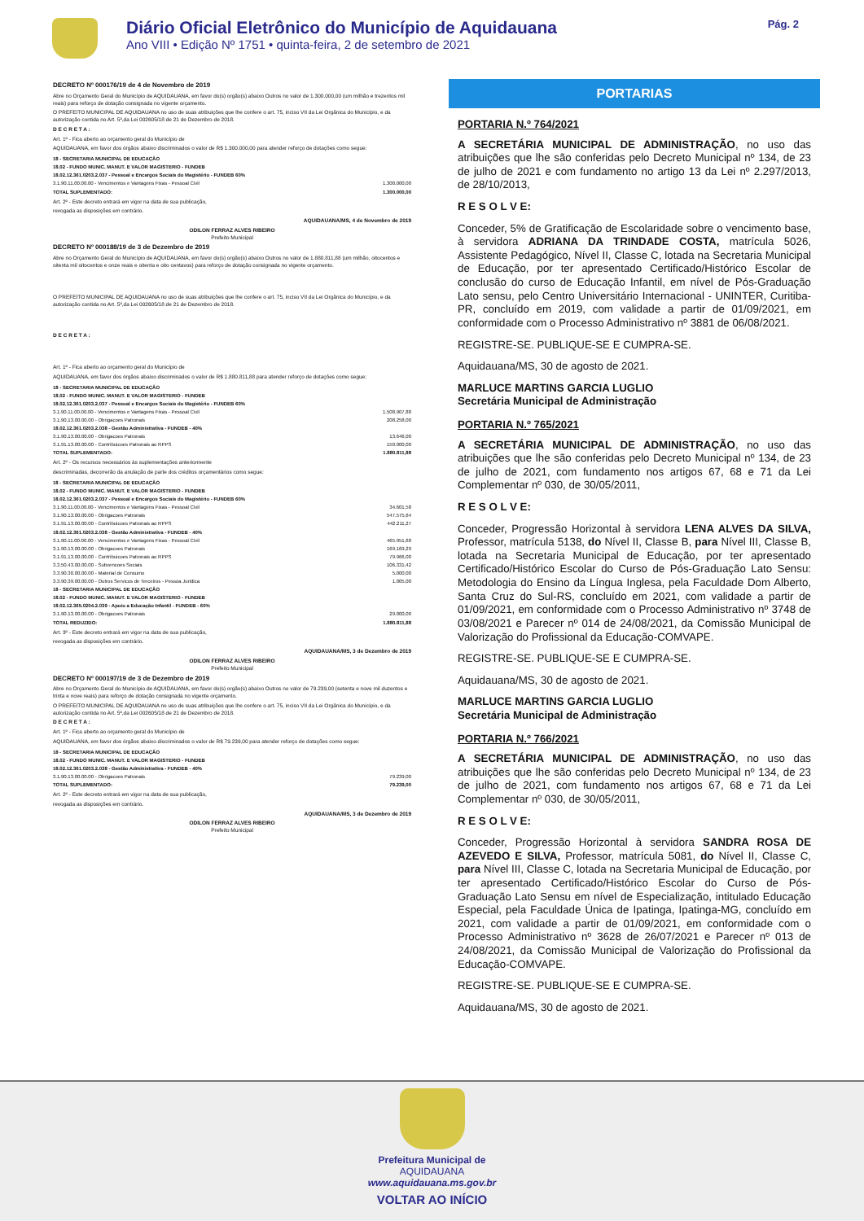Diário Oficial Eletrônico do Município de Aquidauana
Ano VIII • Edição Nº 1751 • quinta-feira, 2 de setembro de 2021
Pág. 2
DECRETO Nº 000176/19 de 4 de Novembro de 2019
Abre no Orçamento Geral do Município de AQUIDAUANA, em favor do(s) orgão(s) abaixo Outros no valor de 1.300.000,00 (um milhão e trezentos mil reais) para reforço de dotação consignada no vigente orçamento.
O PREFEITO MUNICIPAL DE AQUIDAUANA no uso de suas atribuições que lhe confere o art. 75, inciso VII da Lei Orgânica do Município, e da autorização contida no Art. 5º,da Lei 002605/18 de 21 de Dezembro de 2018.
D E C R E T A :
Art. 1º - Fica aberto ao orçamento geral do Município de
AQUIDAUANA, em favor dos órgãos abaixo discriminados o valor de R$ 1.300.000,00 para atender reforço de dotações como segue:
| 18 - SECRETARIA MUNICIPAL DE EDUCAÇÃO | |
| 18.02 - FUNDO MUNIC. MANUT. E VALOR MAGISTERIO - FUNDEB | |
| 18.02.12.361.0203.2.037 - Pessoal e Encargos Sociais do Magistério - FUNDEB 60% | |
| 3.1.90.11.00.00.00 - Vencimentos e Vantagens Fixas - Pessoal Civil | 1.300.000,00 |
| TOTAL SUPLEMENTADO: | 1.300.000,00 |
Art. 2º - Este decreto entrará em vigor na data de sua publicação,
revogada as disposições em contrário.
AQUIDAUANA/MS, 4 de Novembro de 2019
ODILON FERRAZ ALVES RIBEIRO
Prefeito Municipal
DECRETO Nº 000188/19 de 3 de Dezembro de 2019
Abre no Orçamento Geral do Município de AQUIDAUANA, em favor do(s) orgão(s) abaixo Outros no valor de 1.880.811,88 (um milhão, oitocentos e oitenta mil oitocentos e onze reais e oitenta e oito centavos) para reforço de dotação consignada no vigente orçamento.
O PREFEITO MUNICIPAL DE AQUIDAUANA no uso de suas atribuições que lhe confere o art. 75, inciso VII da Lei Orgânica do Município, e da autorização contida no Art. 5º,da Lei 002605/18 de 21 de Dezembro de 2018.
D E C R E T A :
Art. 1º - Fica aberto ao orçamento geral do Município de
AQUIDAUANA, em favor dos órgãos abaixo discriminados o valor de R$ 1.880.811,88 para atender reforço de dotações como segue:
| 18 - SECRETARIA MUNICIPAL DE EDUCAÇÃO | |
| 18.02 - FUNDO MUNIC. MANUT. E VALOR MAGISTERIO - FUNDEB | |
| 18.02.12.361.0203.2.037 - Pessoal e Encargos Sociais do Magistério - FUNDEB 60% | |
| 3.1.90.11.00.00.00 - Vencimentos e Vantagens Fixas - Pessoal Civil | 1.508.907,88 |
| 3.1.90.13.00.00.00 - Obrigacoes Patronais | 208.258,00 |
| 18.02.12.361.0203.2.038 - Gestão Administrativa - FUNDEB - 40% | |
| 3.1.90.13.00.00.00 - Obrigacoes Patronais | 13.646,00 |
| 3.1.91.13.00.00.00 - Contribuicoes Patronais ao RPPS | 150.000,00 |
| TOTAL SUPLEMENTADO: | 1.880.811,88 |
Art. 2º - Os recursos necessários às suplementações anteriormente
descriminadas, decorrerão da anulação de parte dos créditos orçamentários como segue:
| 18 - SECRETARIA MUNICIPAL DE EDUCAÇÃO | |
| 18.02 - FUNDO MUNIC. MANUT. E VALOR MAGISTERIO - FUNDEB | |
| 18.02.12.361.0203.2.037 - Pessoal e Encargos Sociais do Magistério - FUNDEB 60% | |
| 3.1.90.11.00.00.00 - Vencimentos e Vantagens Fixas - Pessoal Civil | 34.601,58 |
| 3.1.90.13.00.00.00 - Obrigacoes Patronais | 547.575,64 |
| 3.1.91.13.00.00.00 - Contribuicoes Patronais ao RPPS | 442.211,27 |
| 18.02.12.361.0203.2.038 - Gestão Administrativa - FUNDEB - 40% | |
| 3.1.90.11.00.00.00 - Vencimentos e Vantagens Fixas - Pessoal Civil | 465.951,68 |
| 3.1.90.13.00.00.00 - Obrigacoes Patronais | 169.169,29 |
| 3.1.91.13.00.00.00 - Contribuicoes Patronais ao RPPS | 79.966,00 |
| 3.3.50.43.00.00.00 - Subvencoes Sociais | 106.331,42 |
| 3.3.90.30.00.00.00 - Material de Consumo | 5.000,00 |
| 3.3.90.39.00.00.00 - Outros Servicos de Terceiros - Pessoa Juridica | 1.005,00 |
| 18 - SECRETARIA MUNICIPAL DE EDUCAÇÃO | |
| 18.02 - FUNDO MUNIC. MANUT. E VALOR MAGISTERIO - FUNDEB | |
| 18.02.12.365.0204.2.039 - Apoio a Educação Infantil - FUNDEB - 60% | |
| 3.1.90.13.00.00.00 - Obrigacoes Patronais | 29.000,00 |
| TOTAL REDUZIDO: | 1.880.811,88 |
Art. 3º - Este decreto entrará em vigor na data de sua publicação,
revogada as disposições em contrário.
AQUIDAUANA/MS, 3 de Dezembro de 2019
ODILON FERRAZ ALVES RIBEIRO
Prefeito Municipal
DECRETO Nº 000197/19 de 3 de Dezembro de 2019
Abre no Orçamento Geral do Município de AQUIDAUANA, em favor do(s) orgão(s) abaixo Outros no valor de 79.239,00 (setenta e nove mil duzentos e trinta e nove reais) para reforço de dotação consignada no vigente orçamento.
O PREFEITO MUNICIPAL DE AQUIDAUANA no uso de suas atribuições que lhe confere o art. 75, inciso VII da Lei Orgânica do Município, e da autorização contida no Art. 5º,da Lei 002605/18 de 21 de Dezembro de 2018.
D E C R E T A :
Art. 1º - Fica aberto ao orçamento geral do Município de
AQUIDAUANA, em favor dos órgãos abaixo discriminados o valor de R$ 79.239,00 para atender reforço de dotações como segue:
| 18 - SECRETARIA MUNICIPAL DE EDUCAÇÃO | |
| 18.02 - FUNDO MUNIC. MANUT. E VALOR MAGISTERIO - FUNDEB | |
| 18.02.12.361.0203.2.038 - Gestão Administrativa - FUNDEB - 40% | |
| 3.1.90.13.00.00.00 - Obrigacoes Patronais | 79.239,00 |
| TOTAL SUPLEMENTADO: | 79.239,00 |
Art. 2º - Este decreto entrará em vigor na data de sua publicação,
revogada as disposições em contrário.
AQUIDAUANA/MS, 3 de Dezembro de 2019
ODILON FERRAZ ALVES RIBEIRO
Prefeito Municipal
PORTARIAS
PORTARIA N.º 764/2021
A SECRETÁRIA MUNICIPAL DE ADMINISTRAÇÃO, no uso das atribuições que lhe são conferidas pelo Decreto Municipal nº 134, de 23 de julho de 2021 e com fundamento no artigo 13 da Lei nº 2.297/2013, de 28/10/2013,
R E S O L V E:
Conceder, 5% de Gratificação de Escolaridade sobre o vencimento base, à servidora ADRIANA DA TRINDADE COSTA, matrícula 5026, Assistente Pedagógico, Nível II, Classe C, lotada na Secretaria Municipal de Educação, por ter apresentado Certificado/Histórico Escolar de conclusão do curso de Educação Infantil, em nível de Pós-Graduação Lato sensu, pelo Centro Universitário Internacional - UNINTER, Curitiba-PR, concluído em 2019, com validade a partir de 01/09/2021, em conformidade com o Processo Administrativo nº 3881 de 06/08/2021.
REGISTRE-SE. PUBLIQUE-SE E CUMPRA-SE.
Aquidauana/MS, 30 de agosto de 2021.
MARLUCE MARTINS GARCIA LUGLIO
Secretária Municipal de Administração
PORTARIA N.º 765/2021
A SECRETÁRIA MUNICIPAL DE ADMINISTRAÇÃO, no uso das atribuições que lhe são conferidas pelo Decreto Municipal nº 134, de 23 de julho de 2021, com fundamento nos artigos 67, 68 e 71 da Lei Complementar nº 030, de 30/05/2011,
R E S O L V E:
Conceder, Progressão Horizontal à servidora LENA ALVES DA SILVA, Professor, matrícula 5138, do Nível II, Classe B, para Nível III, Classe B, lotada na Secretaria Municipal de Educação, por ter apresentado Certificado/Histórico Escolar do Curso de Pós-Graduação Lato Sensu: Metodologia do Ensino da Língua Inglesa, pela Faculdade Dom Alberto, Santa Cruz do Sul-RS, concluído em 2021, com validade a partir de 01/09/2021, em conformidade com o Processo Administrativo nº 3748 de 03/08/2021 e Parecer nº 014 de 24/08/2021, da Comissão Municipal de Valorização do Profissional da Educação-COMVAPE.
REGISTRE-SE. PUBLIQUE-SE E CUMPRA-SE.
Aquidauana/MS, 30 de agosto de 2021.
MARLUCE MARTINS GARCIA LUGLIO
Secretária Municipal de Administração
PORTARIA N.º 766/2021
A SECRETÁRIA MUNICIPAL DE ADMINISTRAÇÃO, no uso das atribuições que lhe são conferidas pelo Decreto Municipal nº 134, de 23 de julho de 2021, com fundamento nos artigos 67, 68 e 71 da Lei Complementar nº 030, de 30/05/2011,
R E S O L V E:
Conceder, Progressão Horizontal à servidora SANDRA ROSA DE AZEVEDO E SILVA, Professor, matrícula 5081, do Nível II, Classe C, para Nível III, Classe C, lotada na Secretaria Municipal de Educação, por ter apresentado Certificado/Histórico Escolar do Curso de Pós-Graduação Lato Sensu em nível de Especialização, intitulado Educação Especial, pela Faculdade Única de Ipatinga, Ipatinga-MG, concluído em 2021, com validade a partir de 01/09/2021, em conformidade com o Processo Administrativo nº 3628 de 26/07/2021 e Parecer nº 013 de 24/08/2021, da Comissão Municipal de Valorização do Profissional da Educação-COMVAPE.
REGISTRE-SE. PUBLIQUE-SE E CUMPRA-SE.
Aquidauana/MS, 30 de agosto de 2021.
Prefeitura Municipal de
AQUIDAUANA
www.aquidauana.ms.gov.br
VOLTAR AO INÍCIO